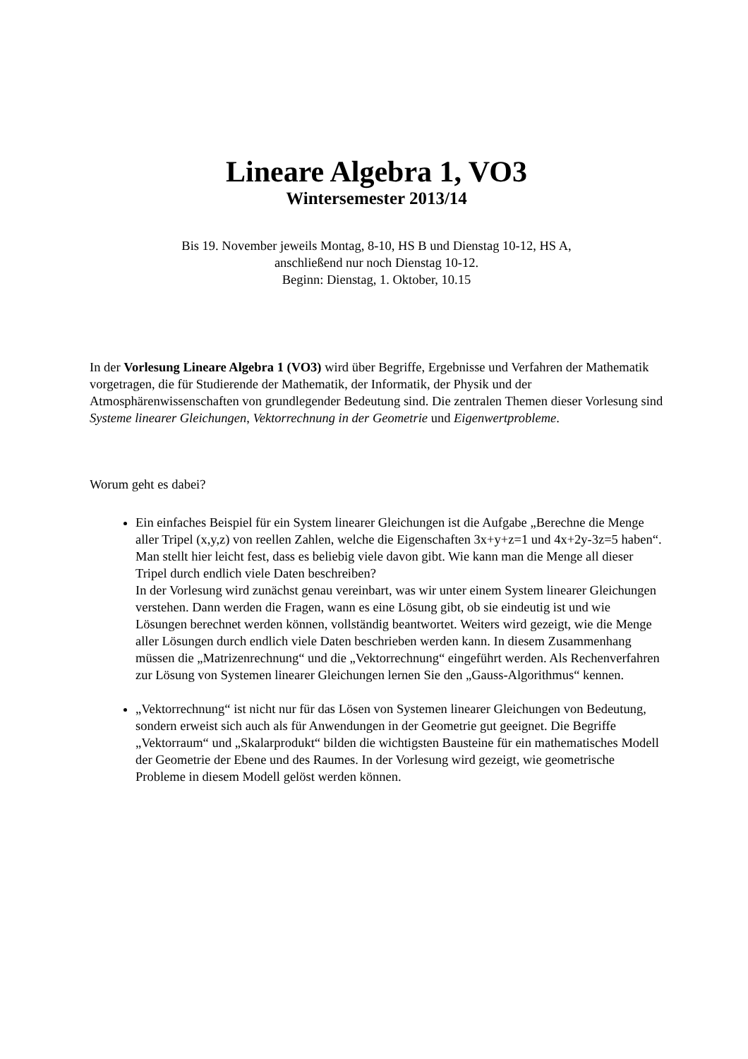Lineare Algebra 1, VO3
Wintersemester 2013/14
Bis 19. November jeweils Montag, 8-10, HS B und Dienstag 10-12, HS A,
anschließend nur noch Dienstag 10-12.
Beginn: Dienstag, 1. Oktober, 10.15
In der Vorlesung Lineare Algebra 1 (VO3) wird über Begriffe, Ergebnisse und Verfahren der Mathematik vorgetragen, die für Studierende der Mathematik, der Informatik, der Physik und der Atmosphärenwissenschaften von grundlegender Bedeutung sind. Die zentralen Themen dieser Vorlesung sind Systeme linearer Gleichungen, Vektorrechnung in der Geometrie und Eigenwertprobleme.
Worum geht es dabei?
Ein einfaches Beispiel für ein System linearer Gleichungen ist die Aufgabe „Berechne die Menge aller Tripel (x,y,z) von reellen Zahlen, welche die Eigenschaften 3x+y+z=1 und 4x+2y-3z=5 haben“. Man stellt hier leicht fest, dass es beliebig viele davon gibt. Wie kann man die Menge all dieser Tripel durch endlich viele Daten beschreiben?
In der Vorlesung wird zunächst genau vereinbart, was wir unter einem System linearer Gleichungen verstehen. Dann werden die Fragen, wann es eine Lösung gibt, ob sie eindeutig ist und wie Lösungen berechnet werden können, vollständig beantwortet. Weiters wird gezeigt, wie die Menge aller Lösungen durch endlich viele Daten beschrieben werden kann. In diesem Zusammenhang müssen die „Matrizenrechnung“ und die „Vektorrechnung“ eingeführt werden. Als Rechenverfahren zur Lösung von Systemen linearer Gleichungen lernen Sie den „Gauss-Algorithmus“ kennen.
„Vektorrechnung“ ist nicht nur für das Lösen von Systemen linearer Gleichungen von Bedeutung, sondern erweist sich auch als für Anwendungen in der Geometrie gut geeignet. Die Begriffe „Vektorraum“ und „Skalarprodukt“ bilden die wichtigsten Bausteine für ein mathematisches Modell der Geometrie der Ebene und des Raumes. In der Vorlesung wird gezeigt, wie geometrische Probleme in diesem Modell gelöst werden können.